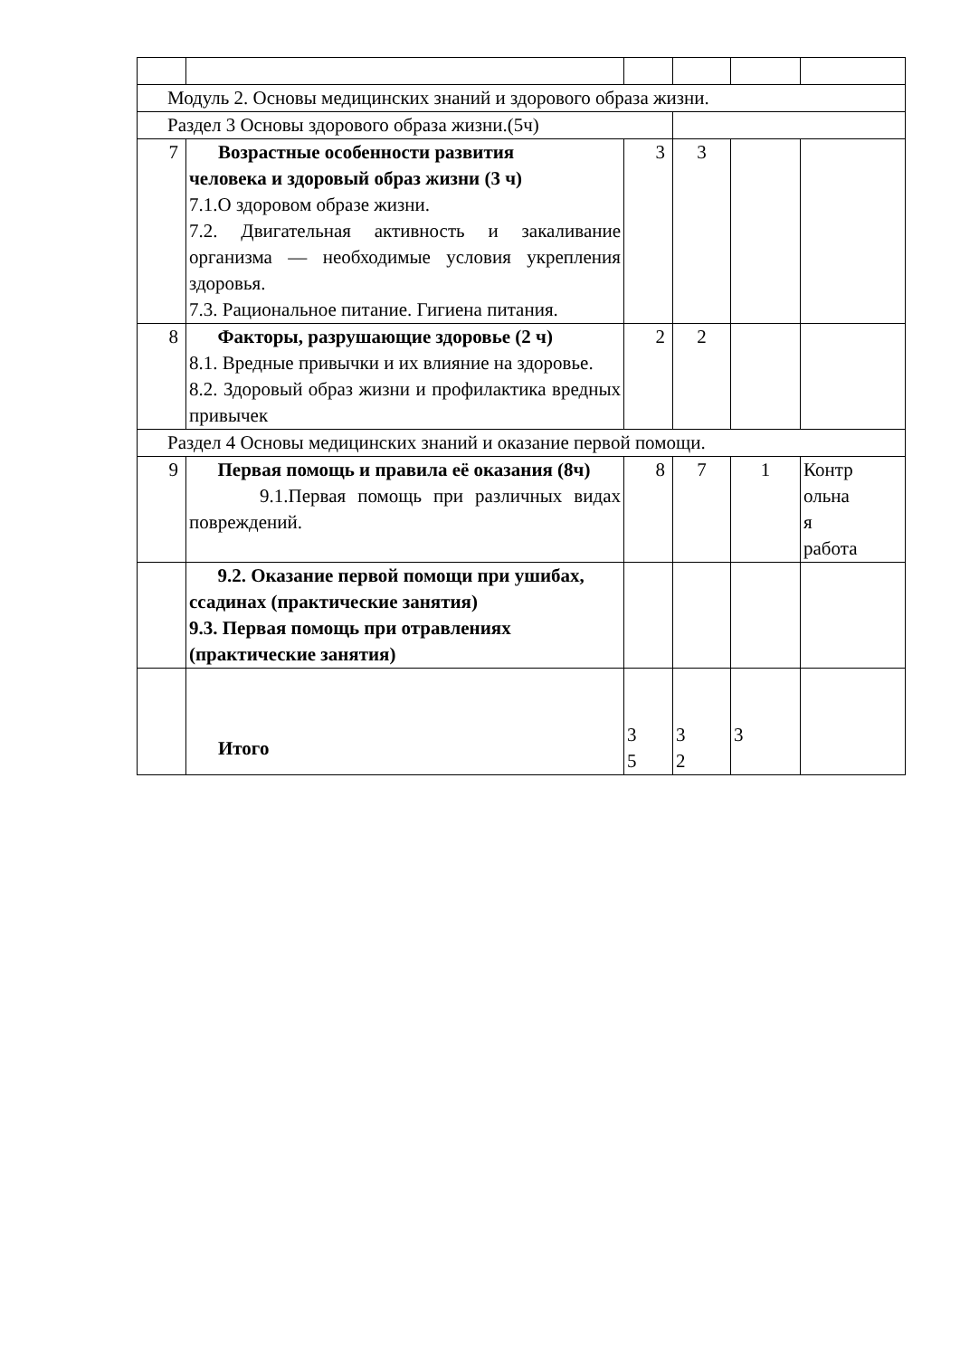| Модуль 2. Основы медицинских знаний и здорового образа жизни. | | | | | |
| Раздел 3 Основы здорового образа жизни.(5ч) | | | | | |
| 7 | Возрастные особенности развития человека и здоровый образ жизни (3 ч) 7.1.О здоровом образе жизни. 7.2. Двигательная активность и закаливание организма — необходимые условия укрепления здоровья. 7.3. Рациональное питание. Гигиена питания. | 3 | 3 | | |
| 8 | Факторы, разрушающие здоровье (2 ч) 8.1. Вредные привычки и их влияние на здоровье. 8.2. Здоровый образ жизни и профилактика вредных привычек | 2 | 2 | | |
| Раздел 4 Основы медицинских знаний и оказание первой помощи. | | | | | |
| 9 | Первая помощь и правила её оказания (8ч) 9.1.Первая помощь при различных видах повреждений. | 8 | 7 | 1 | Контр ольна я работа |
| | 9.2. Оказание первой помощи при ушибах, ссадинах (практические занятия) 9.3. Первая помощь при отравлениях (практические занятия) | | | | |
| | Итого | 3 5 | 3 2 | 3 | |